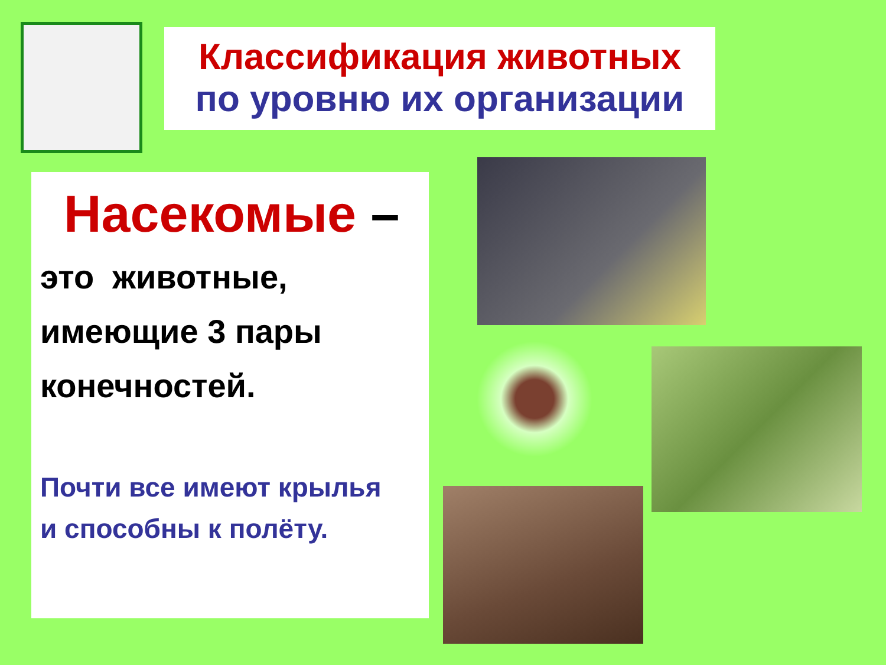Классификация животных
по уровню их организации
Насекомые –
это животные,
имеющие 3 пары
конечностей.
Почти все имеют крылья
и способны к полёту.